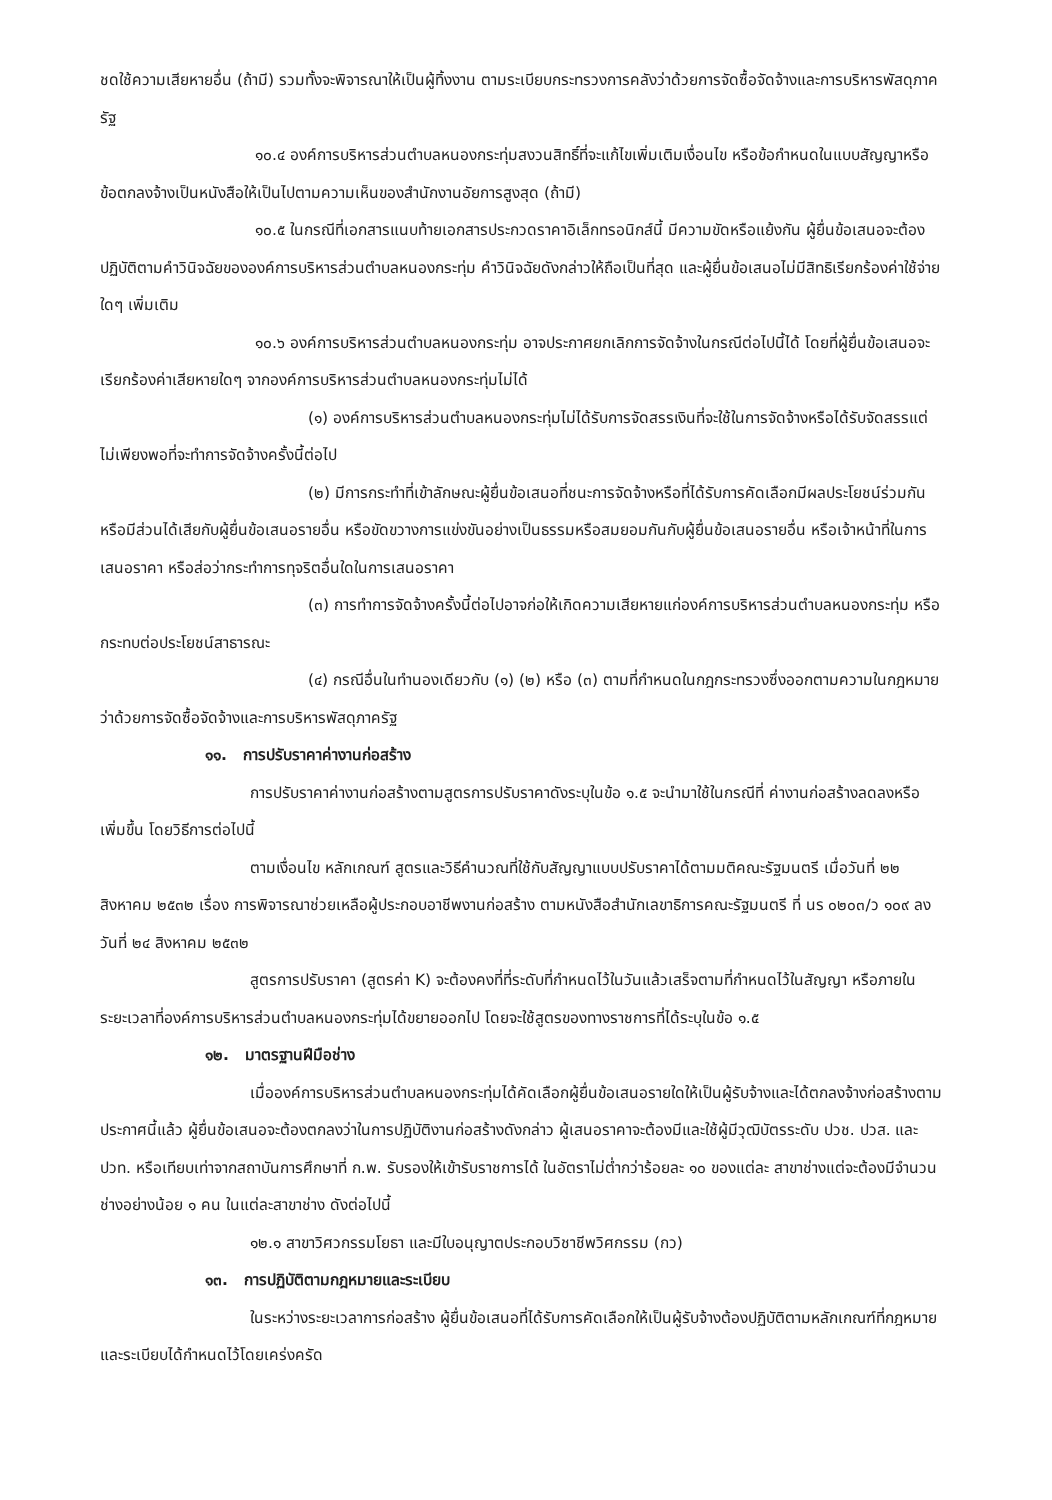ชดใช้ความเสียหายอื่น (ถ้ามี) รวมทั้งจะพิจารณาให้เป็นผู้ทิ้งงาน ตามระเบียบกระทรวงการคลังว่าด้วยการจัดซื้อจัดจ้างและการบริหารพัสดุภาครัฐ
๑๐.๔ องค์การบริหารส่วนตำบลหนองกระทุ่มสงวนสิทธิ์ที่จะแก้ไขเพิ่มเติมเงื่อนไข หรือข้อกำหนดในแบบสัญญาหรือข้อตกลงจ้างเป็นหนังสือให้เป็นไปตามความเห็นของสำนักงานอัยการสูงสุด (ถ้ามี)
๑๐.๕ ในกรณีที่เอกสารแนบท้ายเอกสารประกวดราคาอิเล็กทรอนิกส์นี้ มีความขัดหรือแย้งกัน ผู้ยื่นข้อเสนอจะต้องปฏิบัติตามคำวินิจฉัยขององค์การบริหารส่วนตำบลหนองกระทุ่ม คำวินิจฉัยดังกล่าวให้ถือเป็นที่สุด และผู้ยื่นข้อเสนอไม่มีสิทธิเรียกร้องค่าใช้จ่ายใดๆ เพิ่มเติม
๑๐.๖ องค์การบริหารส่วนตำบลหนองกระทุ่ม อาจประกาศยกเลิกการจัดจ้างในกรณีต่อไปนี้ได้ โดยที่ผู้ยื่นข้อเสนอจะเรียกร้องค่าเสียหายใดๆ จากองค์การบริหารส่วนตำบลหนองกระทุ่มไม่ได้
(๑) องค์การบริหารส่วนตำบลหนองกระทุ่มไม่ได้รับการจัดสรรเงินที่จะใช้ในการจัดจ้างหรือได้รับจัดสรรแต่ไม่เพียงพอที่จะทำการจัดจ้างครั้งนี้ต่อไป
(๒) มีการกระทำที่เข้าลักษณะผู้ยื่นข้อเสนอที่ชนะการจัดจ้างหรือที่ได้รับการคัดเลือกมีผลประโยชน์ร่วมกัน หรือมีส่วนได้เสียกับผู้ยื่นข้อเสนอรายอื่น หรือขัดขวางการแข่งขันอย่างเป็นธรรมหรือสมยอมกันกับผู้ยื่นข้อเสนอรายอื่น หรือเจ้าหน้าที่ในการเสนอราคา หรือส่อว่ากระทำการทุจริตอื่นใดในการเสนอราคา
(๓) การทำการจัดจ้างครั้งนี้ต่อไปอาจก่อให้เกิดความเสียหายแก่องค์การบริหารส่วนตำบลหนองกระทุ่ม หรือกระทบต่อประโยชน์สาธารณะ
(๔) กรณีอื่นในทำนองเดียวกับ (๑) (๒) หรือ (๓) ตามที่กำหนดในกฎกระทรวงซึ่งออกตามความในกฎหมายว่าด้วยการจัดซื้อจัดจ้างและการบริหารพัสดุภาครัฐ
๑๑. การปรับราคาค่างานก่อสร้าง
การปรับราคาค่างานก่อสร้างตามสูตรการปรับราคาดังระบุในข้อ ๑.๕ จะนำมาใช้ในกรณีที่ ค่างานก่อสร้างลดลงหรือเพิ่มขึ้น โดยวิธีการต่อไปนี้
ตามเงื่อนไข หลักเกณฑ์ สูตรและวิธีคำนวณที่ใช้กับสัญญาแบบปรับราคาได้ตามมติคณะรัฐมนตรี เมื่อวันที่ ๒๒ สิงหาคม ๒๕๓๒ เรื่อง การพิจารณาช่วยเหลือผู้ประกอบอาชีพงานก่อสร้าง ตามหนังสือสำนักเลขาธิการคณะรัฐมนตรี ที่ นร ๐๒๐๓/ว ๑๐๙ ลงวันที่ ๒๔ สิงหาคม ๒๕๓๒
สูตรการปรับราคา (สูตรค่า K) จะต้องคงที่ที่ระดับที่กำหนดไว้ในวันแล้วเสร็จตามที่กำหนดไว้ในสัญญา หรือภายในระยะเวลาที่องค์การบริหารส่วนตำบลหนองกระทุ่มได้ขยายออกไป โดยจะใช้สูตรของทางราชการที่ได้ระบุในข้อ ๑.๕
๑๒. มาตรฐานฝีมือช่าง
เมื่อองค์การบริหารส่วนตำบลหนองกระทุ่มได้คัดเลือกผู้ยื่นข้อเสนอรายใดให้เป็นผู้รับจ้างและได้ตกลงจ้างก่อสร้างตามประกาศนี้แล้ว ผู้ยื่นข้อเสนอจะต้องตกลงว่าในการปฏิบัติงานก่อสร้างดังกล่าว ผู้เสนอราคาจะต้องมีและใช้ผู้มีวุฒิบัตรระดับ ปวช. ปวส. และปวท. หรือเทียบเท่าจากสถาบันการศึกษาที่ ก.พ. รับรองให้เข้ารับราชการได้ ในอัตราไม่ต่ำกว่าร้อยละ ๑๐ ของแต่ละ สาขาช่างแต่จะต้องมีจำนวนช่างอย่างน้อย ๑ คน ในแต่ละสาขาช่าง ดังต่อไปนี้
๑๒.๑ สาขาวิศวกรรมโยธา และมีใบอนุญาตประกอบวิชาชีพวิศกรรม (กว)
๑๓. การปฏิบัติตามกฎหมายและระเบียบ
ในระหว่างระยะเวลาการก่อสร้าง ผู้ยื่นข้อเสนอที่ได้รับการคัดเลือกให้เป็นผู้รับจ้างต้องปฏิบัติตามหลักเกณฑ์ที่กฎหมายและระเบียบได้กำหนดไว้โดยเคร่งครัด